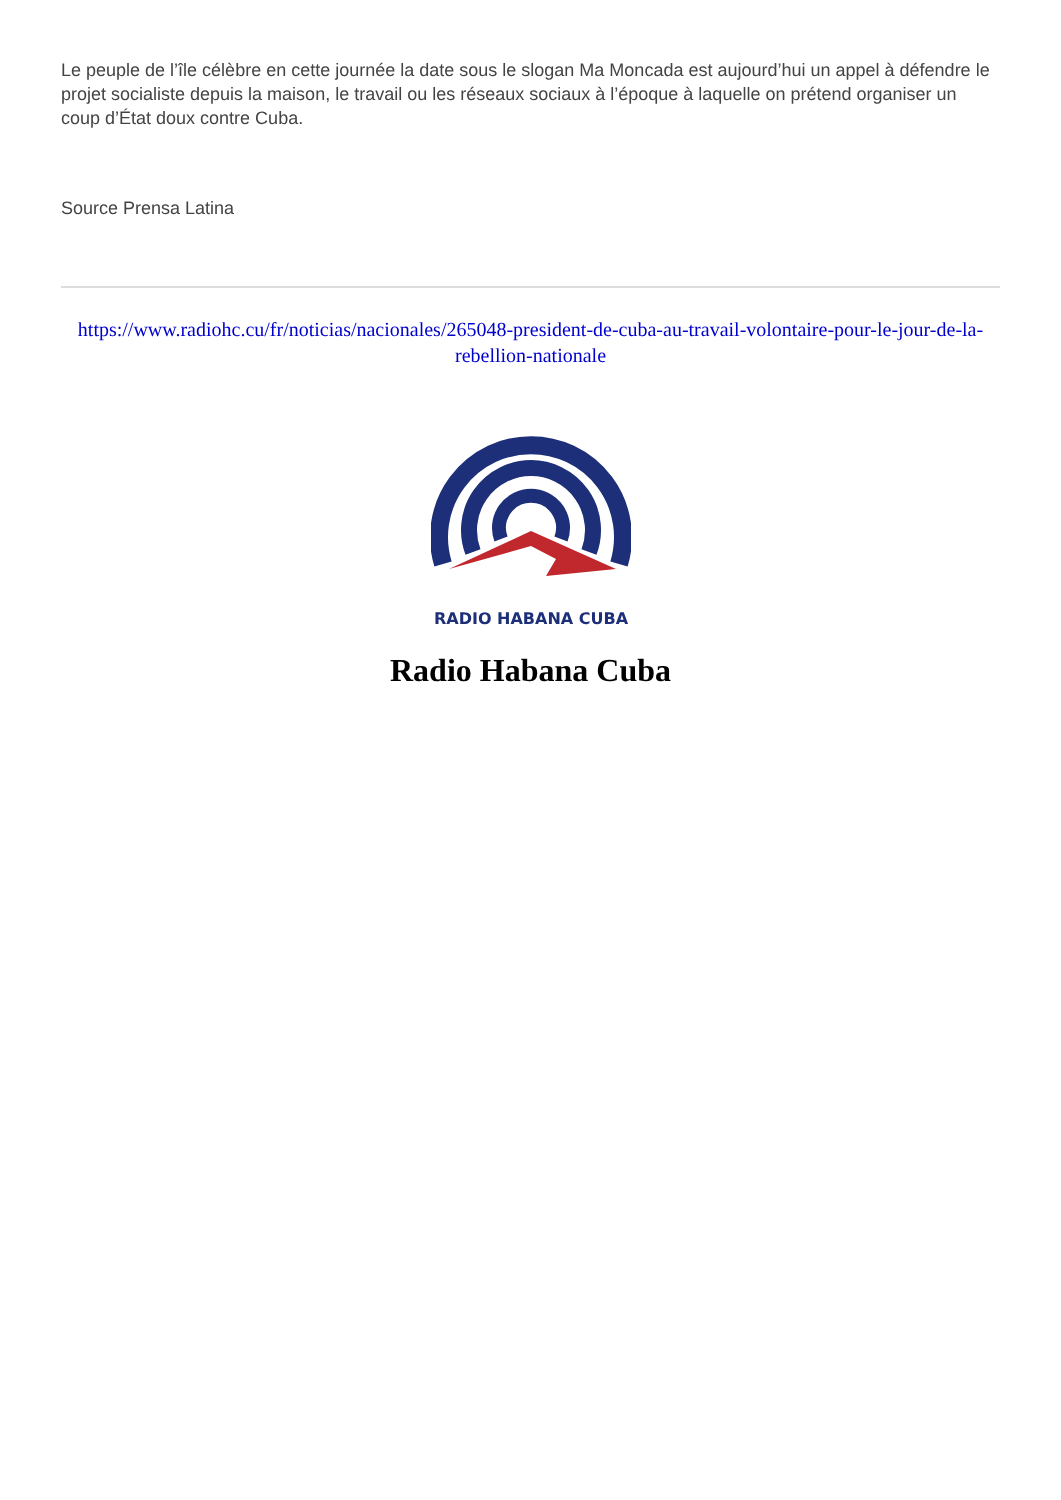Le peuple de l’île célèbre en cette journée la date sous le slogan Ma Moncada est aujourd’hui un appel à défendre le projet socialiste depuis la maison, le travail ou les réseaux sociaux à l’époque à laquelle on prétend organiser un coup d’État doux contre Cuba.
Source Prensa Latina
https://www.radiohc.cu/fr/noticias/nacionales/265048-president-de-cuba-au-travail-volontaire-pour-le-jour-de-la-rebellion-nationale
RADIO HABANA CUBA
Radio Habana Cuba